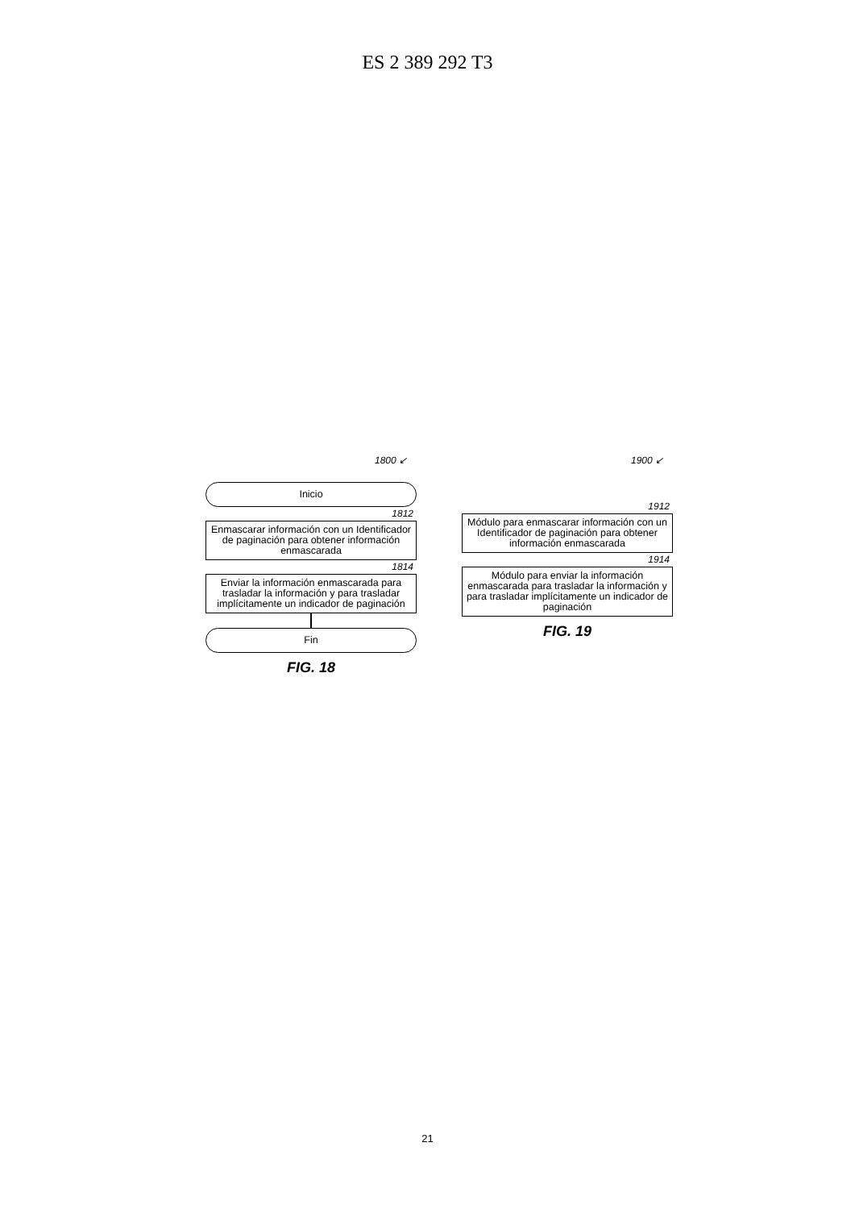ES 2 389 292 T3
1800 ↙
Inicio
1812
Enmascarar información con un Identificador de paginación para obtener información enmascarada
1814
Enviar la información enmascarada para trasladar la información y para trasladar implícitamente un indicador de paginación
Fin
FIG. 18
1900 ↙
1912
Módulo para enmascarar información con un Identificador de paginación para obtener información enmascarada
1914
Módulo para enviar la información enmascarada para trasladar la información y para trasladar implícitamente un indicador de paginación
FIG. 19
21